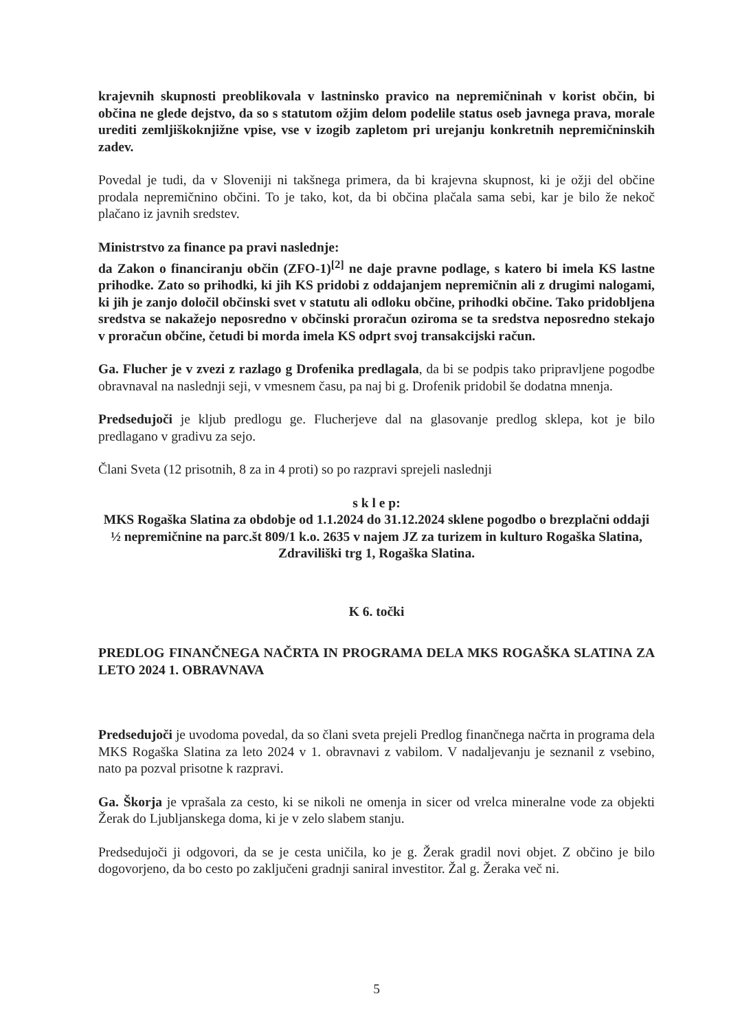krajevnih skupnosti preoblikovala v lastninsko pravico na nepremičninah v korist občin, bi občina ne glede dejstvo, da so s statutom ožjim delom podelile status oseb javnega prava, morale urediti zemljiškoknjižne vpise, vse v izogib zapletom pri urejanju konkretnih nepremičninskih zadev.
Povedal je tudi, da v Sloveniji ni takšnega primera, da bi krajevna skupnost, ki je ožji del občine prodala nepremičnino občini. To je tako, kot, da bi občina plačala sama sebi, kar je bilo že nekoč plačano iz javnih sredstev.
Ministrstvo za finance pa pravi naslednje:
da Zakon o financiranju občin (ZFO-1)<sup>[2]</sup> ne daje pravne podlage, s katero bi imela KS lastne prihodke. Zato so prihodki, ki jih KS pridobi z oddajanjem nepremičnin ali z drugimi nalogami, ki jih je zanjo določil občinski svet v statutu ali odloku občine, prihodki občine. Tako pridobljena sredstva se nakažejo neposredno v občinski proračun oziroma se ta sredstva neposredno stekajo v proračun občine, četudi bi morda imela KS odprt svoj transakcijski račun.
Ga. Flucher je v zvezi z razlago g Drofenika predlagala, da bi se podpis tako pripravljene pogodbe obravnaval na naslednji seji, v vmesnem času, pa naj bi g. Drofenik pridobil še dodatna mnenja.
Predsedujoči je kljub predlogu ge. Flucherjeve dal na glasovanje predlog sklepa, kot je bilo predlagano v gradivu za sejo.
Člani Sveta (12 prisotnih, 8 za in 4 proti) so po razpravi sprejeli naslednji
s k l e p:
MKS Rogaška Slatina za obdobje od 1.1.2024 do 31.12.2024 sklene pogodbo o brezplačni oddaji ½ nepremičnine na parc.št 809/1 k.o. 2635 v najem JZ za turizem in kulturo Rogaška Slatina, Zdraviliški trg 1, Rogaška Slatina.
K 6. točki
PREDLOG FINANČNEGA NAČRTA IN PROGRAMA DELA MKS ROGAŠKA SLATINA ZA LETO 2024 1. OBRAVNAVA
Predsedujoči je uvodoma povedal, da so člani sveta prejeli Predlog finančnega načrta in programa dela MKS Rogaška Slatina za leto 2024 v 1. obravnavi z vabilom. V nadaljevanju je seznanil z vsebino, nato pa pozval prisotne k razpravi.
Ga. Škorja je vprašala za cesto, ki se nikoli ne omenja in sicer od vrelca mineralne vode za objekti Žerak do Ljubljanskega doma, ki je v zelo slabem stanju.
Predsedujoči ji odgovori, da se je cesta uničila, ko je g. Žerak gradil novi objet. Z občino je bilo dogovorjeno, da bo cesto po zaključeni gradnji saniral investitor. Žal g. Žeraka več ni.
5